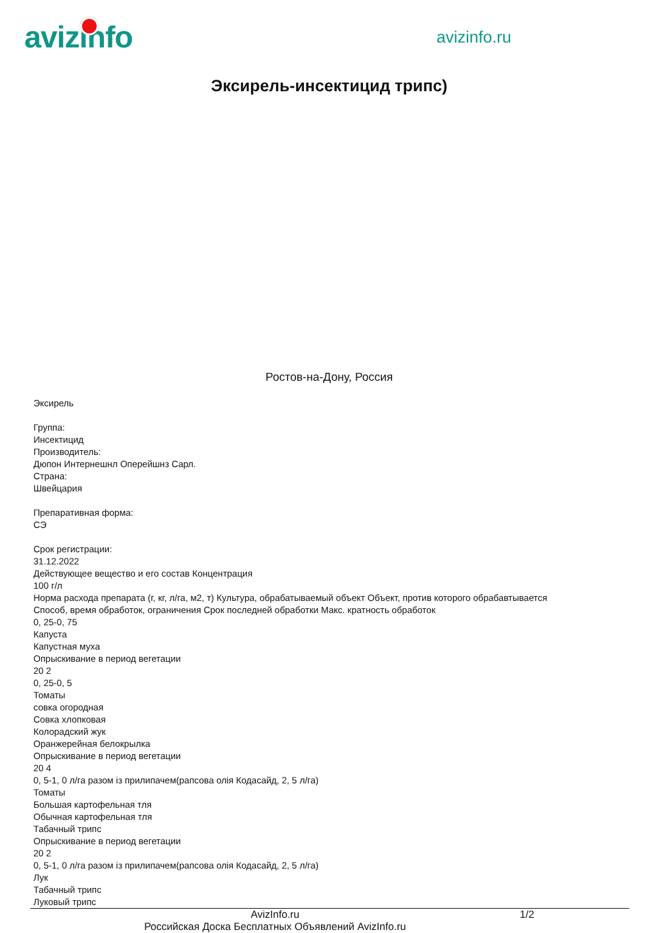avizinfo
avizinfo.ru
Эксирель-инсектицид трипс)
Ростов-на-Дону, Россия
Эксирель
Группа:
Инсектицид
Производитель:
Дюпон Интернешнл Оперейшнз Сарл.
Страна:
Швейцария
Препаративная форма:
СЭ
Срок регистрации:
31.12.2022
Действующее вещество и его состав Концентрация
100 г/л
Норма расхода препарата (г, кг, л/га, м2, т) Культура, обрабатываемый объект Объект, против которого обрабавтывается
Способ, время обработок, ограничения Срок последней обработки Макс. кратность обработок
0, 25-0, 75
Капуста
Капустная муха
Опрыскивание в период вегетации
20 2
0, 25-0, 5
Томаты
совка огородная
Совка хлопковая
Колорадский жук
Оранжерейная белокрылка
Опрыскивание в период вегетации
20 4
0, 5-1, 0 л/га разом із прилипачем(рапсова олія Кодасайд, 2, 5 л/га)
Томаты
Большая картофельная тля
Обычная картофельная тля
Табачный трипс
Опрыскивание в период вегетации
20 2
0, 5-1, 0 л/га разом із прилипачем(рапсова олія Кодасайд, 2, 5 л/га)
Лук
Табачный трипс
Луковый трипс
AvizInfo.ru
Российская Доска Бесплатных Объявлений AvizInfo.ru
1/2